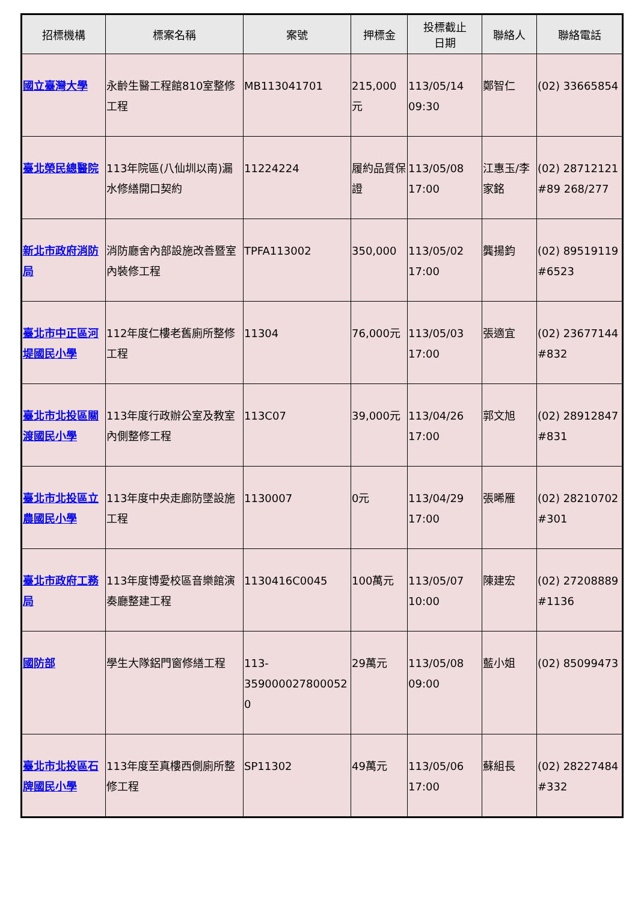| 招標機構 | 標案名稱 | 案號 | 押標金 | 投標截止 日期 | 聯絡人 | 聯絡電話 |
| --- | --- | --- | --- | --- | --- | --- |
| 國立臺灣大學 | 永齡生醫工程館810室整修工程 | MB113041701 | 215,000元 | 113/05/14 09:30 | 鄭智仁 | (02) 33665854 |
| 臺北榮民總醫院 | 113年院區(八仙圳以南)漏水修繕開口契約 | 11224224 | 履約品質保證 | 113/05/08 17:00 | 江惠玉/李家銘 | (02) 28712121 #89 268/277 |
| 新北市政府消防局 | 消防廳舍內部設施改善暨室內裝修工程 | TPFA113002 | 350,000 | 113/05/02 17:00 | 龔揚鈞 | (02) 89519119 #6523 |
| 臺北市中正區河堤國民小學 | 112年度仁樓老舊廁所整修工程 | 11304 | 76,000元 | 113/05/03 17:00 | 張適宜 | (02) 23677144 #832 |
| 臺北市北投區關渡國民小學 | 113年度行政辦公室及教室內側整修工程 | 113C07 | 39,000元 | 113/04/26 17:00 | 郭文旭 | (02) 28912847 #831 |
| 臺北市北投區立農國民小學 | 113年度中央走廊防墜設施工程 | 1130007 | 0元 | 113/04/29 17:00 | 張晞雁 | (02) 28210702 #301 |
| 臺北市政府工務局 | 113年度博愛校區音樂館演奏廳整建工程 | 1130416C0045 | 100萬元 | 113/05/07 10:00 | 陳建宏 | (02) 27208889 #1136 |
| 國防部 | 學生大隊鋁門窗修繕工程 | 113-359000027800052 0 | 29萬元 | 113/05/08 09:00 | 藍小姐 | (02) 85099473 |
| 臺北市北投區石牌國民小學 | 113年度至真樓西側廁所整修工程 | SP11302 | 49萬元 | 113/05/06 17:00 | 蘇組長 | (02) 28227484 #332 |